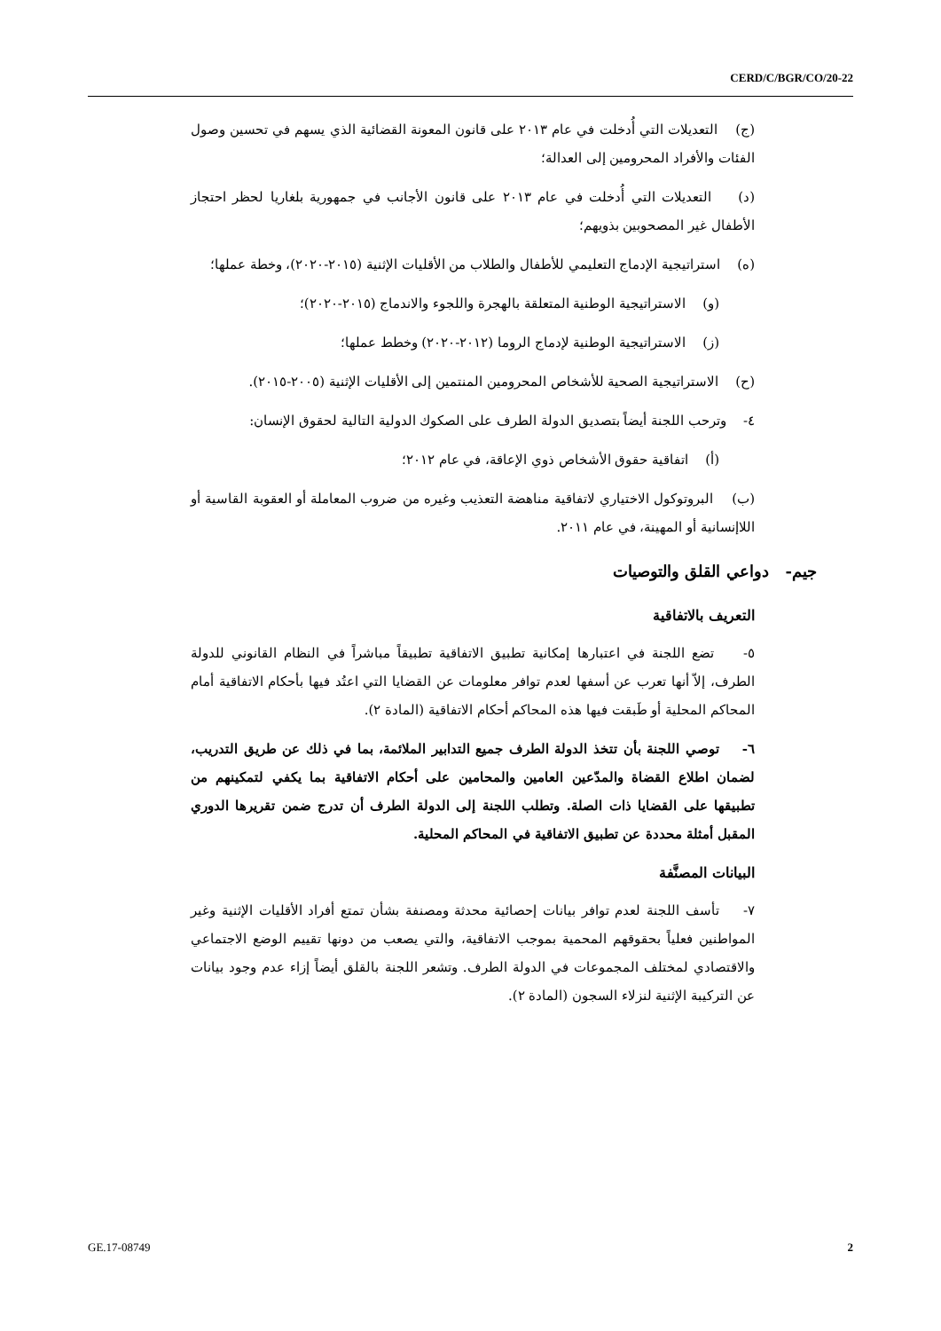CERD/C/BGR/CO/20-22
(ج) التعديلات التي أُدخلت في عام ٢٠١٣ على قانون المعونة القضائية الذي يسهم في تحسين وصول الفئات والأفراد المحرومين إلى العدالة؛
(د) التعديلات التي أُدخلت في عام ٢٠١٣ على قانون الأجانب في جمهورية بلغاريا لحظر احتجاز الأطفال غير المصحوبين بذويهم؛
(ه) استراتيجية الإدماج التعليمي للأطفال والطلاب من الأقليات الإثنية (٢٠١٥-٢٠٢٠)، وخطة عملها؛
(و) الاستراتيجية الوطنية المتعلقة بالهجرة واللجوء والاندماج (٢٠١٥-٢٠٢٠)؛
(ز) الاستراتيجية الوطنية لإدماج الروما (٢٠١٢-٢٠٢٠) وخطط عملها؛
(ح) الاستراتيجية الصحية للأشخاص المحرومين المنتمين إلى الأقليات الإثنية (٢٠٠٥-٢٠١٥).
٤- وترحب اللجنة أيضاً بتصديق الدولة الطرف على الصكوك الدولية التالية لحقوق الإنسان:
(أ) اتفاقية حقوق الأشخاص ذوي الإعاقة، في عام ٢٠١٢؛
(ب) البروتوكول الاختياري لاتفاقية مناهضة التعذيب وغيره من ضروب المعاملة أو العقوبة القاسية أو اللاإنسانية أو المهينة، في عام ٢٠١١.
جيم- دواعي القلق والتوصيات
التعريف بالاتفاقية
٥- تضع اللجنة في اعتبارها إمكانية تطبيق الاتفاقية تطبيقاً مباشراً في النظام القانوني للدولة الطرف، إلاّ أنها تعرب عن أسفها لعدم توافر معلومات عن القضايا التي اعتُد فيها بأحكام الاتفاقية أمام المحاكم المحلية أو طَبقت فيها هذه المحاكم أحكام الاتفاقية (المادة ٢).
٦- توصي اللجنة بأن تتخذ الدولة الطرف جميع التدابير الملائمة، بما في ذلك عن طريق التدريب، لضمان اطلاع القضاة والمدّعين العامين والمحامين على أحكام الاتفاقية بما يكفي لتمكينهم من تطبيقها على القضايا ذات الصلة. وتطلب اللجنة إلى الدولة الطرف أن تدرج ضمن تقريرها الدوري المقبل أمثلة محددة عن تطبيق الاتفاقية في المحاكم المحلية.
البيانات المصنَّفة
٧- تأسف اللجنة لعدم توافر بيانات إحصائية محدثة ومصنفة بشأن تمتع أفراد الأقليات الإثنية وغير المواطنين فعلياً بحقوقهم المحمية بموجب الاتفاقية، والتي يصعب من دونها تقييم الوضع الاجتماعي والاقتصادي لمختلف المجموعات في الدولة الطرف. وتشعر اللجنة بالقلق أيضاً إزاء عدم وجود بيانات عن التركيبة الإثنية لنزلاء السجون (المادة ٢).
GE.17-08749 2